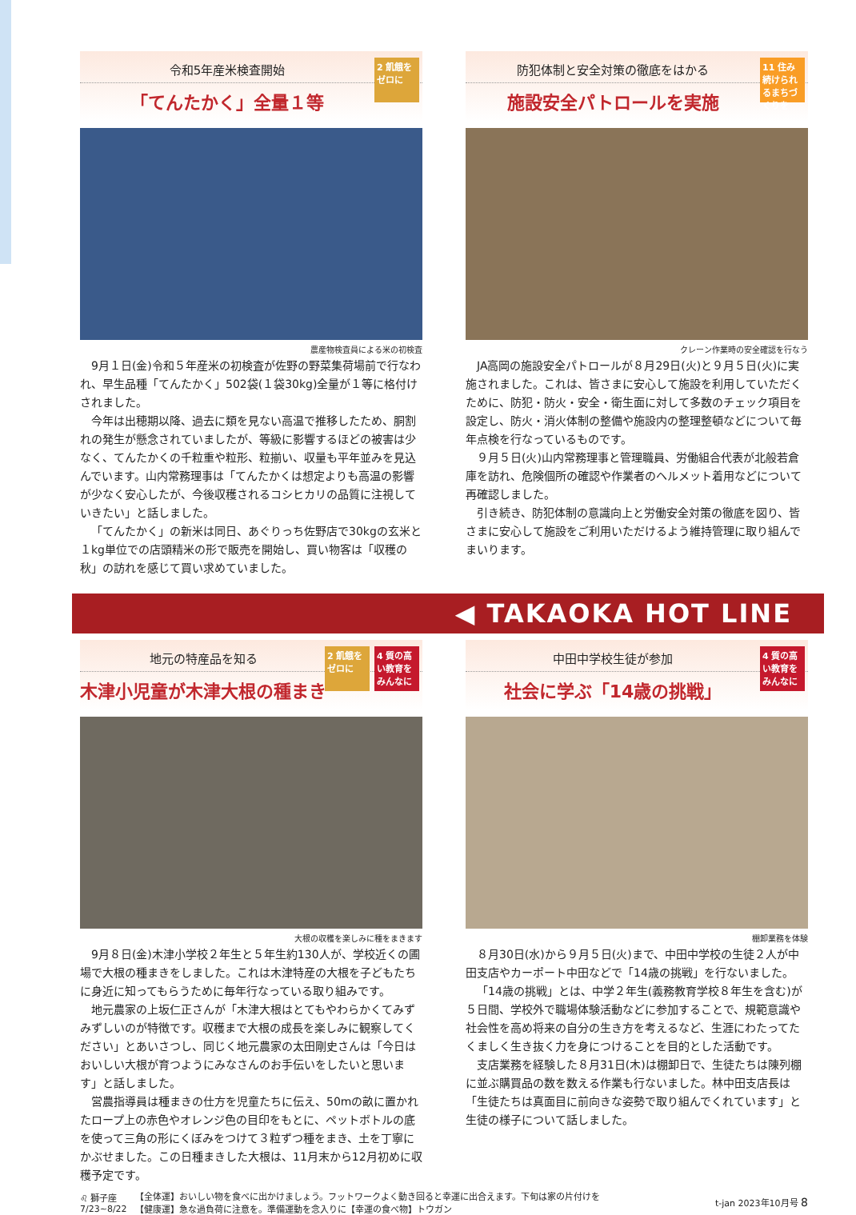令和5年産米検査開始
「てんたかく」全量１等
2 飢餓をゼロに
農産物検査員による米の初検査
9月１日(金)令和５年産米の初検査が佐野の野菜集荷場前で行なわれ、早生品種「てんたかく」502袋(１袋30kg)全量が１等に格付けされました。
今年は出穂期以降、過去に類を見ない高温で推移したため、胴割れの発生が懸念されていましたが、等級に影響するほどの被害は少なく、てんたかくの千粒重や粒形、粒揃い、収量も平年並みを見込んでいます。山内常務理事は「てんたかくは想定よりも高温の影響が少なく安心したが、今後収穫されるコシヒカリの品質に注視していきたい」と話しました。
「てんたかく」の新米は同日、あぐりっち佐野店で30kgの玄米と１kg単位での店頭精米の形で販売を開始し、買い物客は「収穫の秋」の訪れを感じて買い求めていました。
防犯体制と安全対策の徹底をはかる
施設安全パトロールを実施
11 住み続けられるまちづくりを
クレーン作業時の安全確認を行なう
JA高岡の施設安全パトロールが８月29日(火)と９月５日(火)に実施されました。これは、皆さまに安心して施設を利用していただくために、防犯・防火・安全・衛生面に対して多数のチェック項目を設定し、防火・消火体制の整備や施設内の整理整頓などについて毎年点検を行なっているものです。
９月５日(火)山内常務理事と管理職員、労働組合代表が北般若倉庫を訪れ、危険個所の確認や作業者のヘルメット着用などについて再確認しました。
引き続き、防犯体制の意識向上と労働安全対策の徹底を図り、皆さまに安心して施設をご利用いただけるよう維持管理に取り組んでまいります。
◀ TAKAOKA HOT LINE
地元の特産品を知る
木津小児童が木津大根の種まき
2 飢餓をゼロに
4 質の高い教育をみんなに
大根の収穫を楽しみに種をまきます
9月８日(金)木津小学校２年生と５年生約130人が、学校近くの圃場で大根の種まきをしました。これは木津特産の大根を子どもたちに身近に知ってもらうために毎年行なっている取り組みです。
地元農家の上坂仁正さんが「木津大根はとてもやわらかくてみずみずしいのが特徴です。収穫まで大根の成長を楽しみに観察してください」とあいさつし、同じく地元農家の太田剛史さんは「今日はおいしい大根が育つようにみなさんのお手伝いをしたいと思います」と話しました。
営農指導員は種まきの仕方を児童たちに伝え、50mの畝に置かれたロープ上の赤色やオレンジ色の目印をもとに、ペットボトルの底を使って三角の形にくぼみをつけて３粒ずつ種をまき、土を丁寧にかぶせました。この日種まきした大根は、11月末から12月初めに収穫予定です。
中田中学校生徒が参加
社会に学ぶ「14歳の挑戦」
4 質の高い教育をみんなに
棚卸業務を体験
８月30日(水)から９月５日(火)まで、中田中学校の生徒２人が中田支店やカーポート中田などで「14歳の挑戦」を行ないました。
「14歳の挑戦」とは、中学２年生(義務教育学校８年生を含む)が５日間、学校外で職場体験活動などに参加することで、規範意識や社会性を高め将来の自分の生き方を考えるなど、生涯にわたってたくましく生き抜く力を身につけることを目的とした活動です。
支店業務を経験した８月31日(木)は棚卸日で、生徒たちは陳列棚に並ぶ購買品の数を数える作業も行ないました。林中田支店長は「生徒たちは真面目に前向きな姿勢で取り組んでくれています」と生徒の様子について話しました。
♌ 獅子座
7/23~8/22
【全体運】おいしい物を食べに出かけましょう。フットワークよく動き回ると幸運に出合えます。下旬は家の片付けを
【健康運】急な過負荷に注意を。準備運動を念入りに【幸運の食べ物】トウガン
t-jan 2023年10月号 8